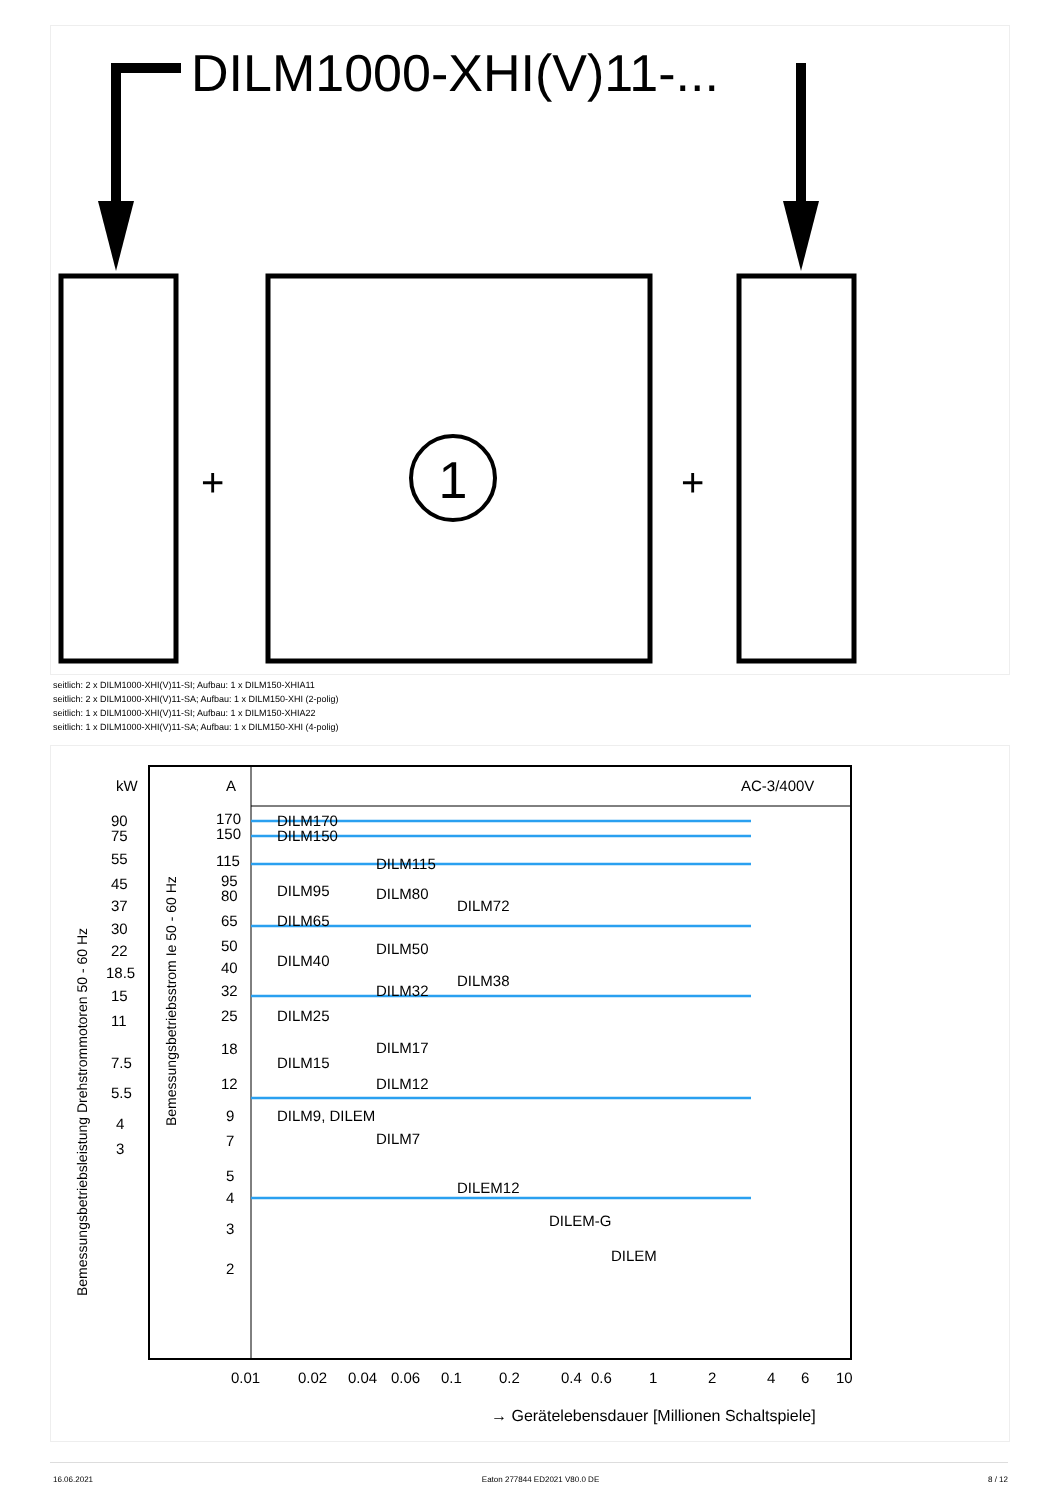DILM1000-XHI(V)11-...
+
+
1
seitlich: 2 x DILM1000-XHI(V)11-SI; Aufbau: 1 x DILM150-XHIA11
seitlich: 2 x DILM1000-XHI(V)11-SA; Aufbau: 1 x DILM150-XHI (2-polig)
seitlich: 1 x DILM1000-XHI(V)11-SI; Aufbau: 1 x DILM150-XHIA22
seitlich: 1 x DILM1000-XHI(V)11-SA; Aufbau: 1 x DILM150-XHI (4-polig)
AC-3/400V
kW
A
Bemessungsbetriebsleistung Drehstrommotoren 50 - 60 Hz
Bemessungsbetriebsstrom Ie 50 - 60 Hz
DILM170
DILM150
DILM115
DILM95
DILM80
DILM72
DILM65
DILM50
DILM40
DILM38
DILM32
DILM25
DILM17
DILM15
DILM12
DILM9, DILEM
DILM7
DILEM12
DILEM-G
DILEM
90
75
55
45
37
30
22
18.5
15
11
7.5
5.5
4
3
170
150
115
95
80
65
50
40
32
25
18
12
9
7
5
4
3
2
0.01
0.02
0.04
0.06
0.1
0.2
0.4
0.6
1
2
4
6
10
→ Gerätelebensdauer [Millionen Schaltspiele]
16.06.2021 Eaton 277844 ED2021 V80.0 DE 8 / 12